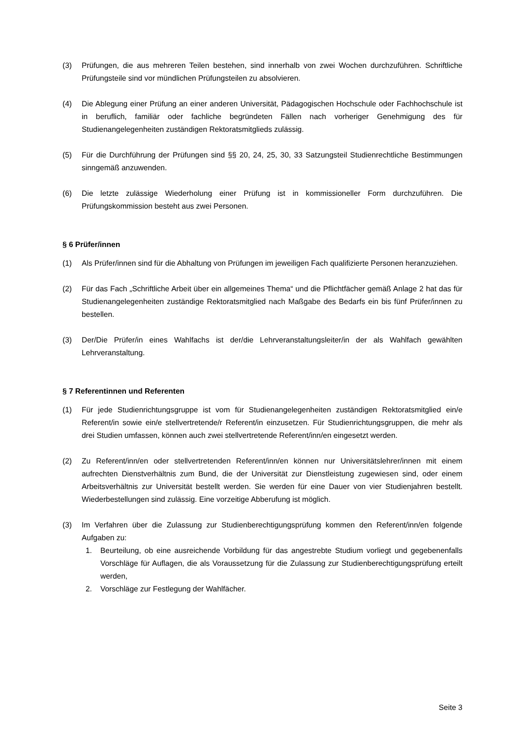(3) Prüfungen, die aus mehreren Teilen bestehen, sind innerhalb von zwei Wochen durchzuführen. Schriftliche Prüfungsteile sind vor mündlichen Prüfungsteilen zu absolvieren.
(4) Die Ablegung einer Prüfung an einer anderen Universität, Pädagogischen Hochschule oder Fachhochschule ist in beruflich, familiär oder fachliche begründeten Fällen nach vorheriger Genehmigung des für Studienangelegenheiten zuständigen Rektoratsmitglieds zulässig.
(5) Für die Durchführung der Prüfungen sind §§ 20, 24, 25, 30, 33 Satzungsteil Studienrechtliche Bestimmungen sinngemäß anzuwenden.
(6) Die letzte zulässige Wiederholung einer Prüfung ist in kommissioneller Form durchzuführen. Die Prüfungskommission besteht aus zwei Personen.
§ 6 Prüfer/innen
(1) Als Prüfer/innen sind für die Abhaltung von Prüfungen im jeweiligen Fach qualifizierte Personen heranzuziehen.
(2) Für das Fach „Schriftliche Arbeit über ein allgemeines Thema“ und die Pflichtfächer gemäß Anlage 2 hat das für Studienangelegenheiten zuständige Rektoratsmitglied nach Maßgabe des Bedarfs ein bis fünf Prüfer/innen zu bestellen.
(3) Der/Die Prüfer/in eines Wahlfachs ist der/die Lehrveranstaltungsleiter/in der als Wahlfach gewählten Lehrveranstaltung.
§ 7 Referentinnen und Referenten
(1) Für jede Studienrichtungsgruppe ist vom für Studienangelegenheiten zuständigen Rektoratsmitglied ein/e Referent/in sowie ein/e stellvertretende/r Referent/in einzusetzen. Für Studienrichtungsgruppen, die mehr als drei Studien umfassen, können auch zwei stellvertretende Referent/inn/en eingesetzt werden.
(2) Zu Referent/inn/en oder stellvertretenden Referent/inn/en können nur Universitätslehrer/innen mit einem aufrechten Dienstverhältnis zum Bund, die der Universität zur Dienstleistung zugewiesen sind, oder einem Arbeitsverhältnis zur Universität bestellt werden. Sie werden für eine Dauer von vier Studienjahren bestellt. Wiederbestellungen sind zulässig. Eine vorzeitige Abberufung ist möglich.
(3) Im Verfahren über die Zulassung zur Studienberechtigungsprüfung kommen den Referent/inn/en folgende Aufgaben zu:
1. Beurteilung, ob eine ausreichende Vorbildung für das angestrebte Studium vorliegt und gegebenenfalls Vorschläge für Auflagen, die als Voraussetzung für die Zulassung zur Studienberechtigungsprüfung erteilt werden,
2. Vorschläge zur Festlegung der Wahlfächer.
Seite 3